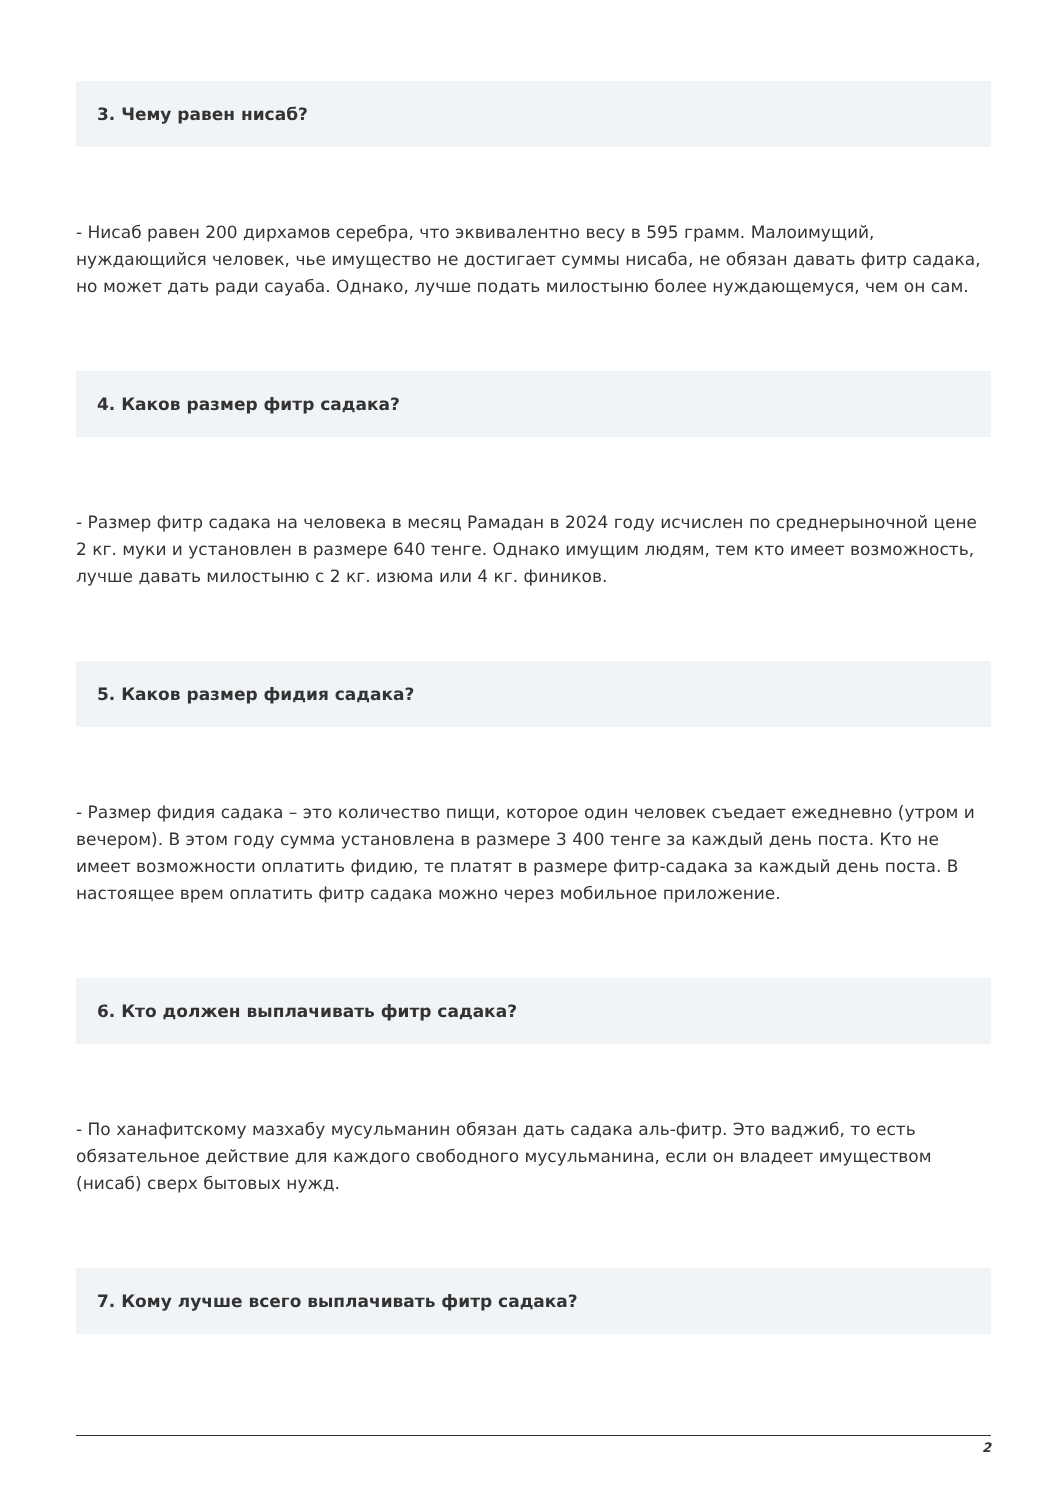3. Чему равен нисаб?
- Нисаб равен 200 дирхамов серебра, что эквивалентно весу в 595 грамм. Малоимущий, нуждающийся человек, чье имущество не достигает суммы нисаба, не обязан давать фитр садака, но может дать ради сауаба. Однако, лучше подать милостыню более нуждающемуся, чем он сам.
4. Каков размер фитр садака?
- Размер фитр садака на человека в месяц Рамадан в 2024 году исчислен по среднерыночной цене 2 кг. муки и установлен в размере 640 тенге. Однако имущим людям, тем кто имеет возможность, лучше давать милостыню с 2 кг. изюма или 4 кг. фиников.
5. Каков размер фидия садака?
- Размер фидия садака – это количество пищи, которое один человек съедает ежедневно (утром и вечером). В этом году сумма установлена в размере 3 400 тенге за каждый день поста. Кто не имеет возможности оплатить фидию, те платят в размере фитр-садака за каждый день поста. В настоящее врем оплатить фитр садака можно через мобильное приложение.
6. Кто должен выплачивать фитр садака?
- По ханафитскому мазхабу мусульманин обязан дать садака аль-фитр. Это ваджиб, то есть обязательное действие для каждого свободного мусульманина, если он владеет имуществом (нисаб) сверх бытовых нужд.
7. Кому лучше всего выплачивать фитр садака?
2